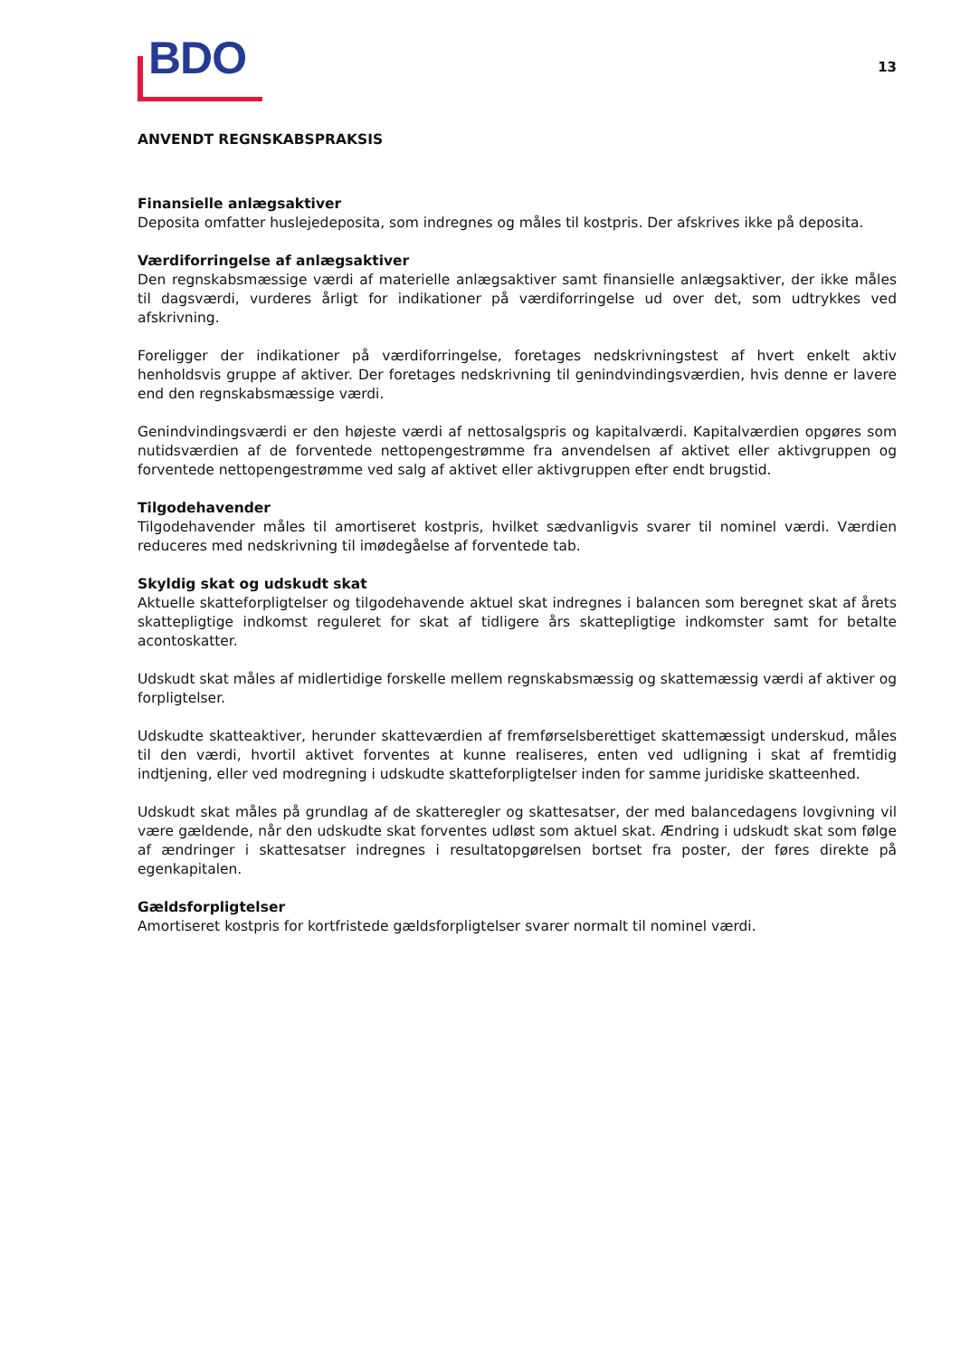BDO
13
ANVENDT REGNSKABSPRAKSIS
Finansielle anlægsaktiver
Deposita omfatter huslejedeposita, som indregnes og måles til kostpris. Der afskrives ikke på deposita.
Værdiforringelse af anlægsaktiver
Den regnskabsmæssige værdi af materielle anlægsaktiver samt finansielle anlægsaktiver, der ikke måles til dagsværdi, vurderes årligt for indikationer på værdiforringelse ud over det, som udtrykkes ved afskrivning.
Foreligger der indikationer på værdiforringelse, foretages nedskrivningstest af hvert enkelt aktiv henholdsvis gruppe af aktiver. Der foretages nedskrivning til genindvindingsværdien, hvis denne er lavere end den regnskabsmæssige værdi.
Genindvindingsværdi er den højeste værdi af nettosalgspris og kapitalværdi. Kapitalværdien opgøres som nutidsværdien af de forventede nettopengestrømme fra anvendelsen af aktivet eller aktivgruppen og forventede nettopengestrømme ved salg af aktivet eller aktivgruppen efter endt brugstid.
Tilgodehavender
Tilgodehavender måles til amortiseret kostpris, hvilket sædvanligvis svarer til nominel værdi. Værdien reduceres med nedskrivning til imødegåelse af forventede tab.
Skyldig skat og udskudt skat
Aktuelle skatteforpligtelser og tilgodehavende aktuel skat indregnes i balancen som beregnet skat af årets skattepligtige indkomst reguleret for skat af tidligere års skattepligtige indkomster samt for betalte acontoskatter.
Udskudt skat måles af midlertidige forskelle mellem regnskabsmæssig og skattemæssig værdi af aktiver og forpligtelser.
Udskudte skatteaktiver, herunder skatteværdien af fremførselsberettiget skattemæssigt underskud, måles til den værdi, hvortil aktivet forventes at kunne realiseres, enten ved udligning i skat af fremtidig indtjening, eller ved modregning i udskudte skatteforpligtelser inden for samme juridiske skatteenhed.
Udskudt skat måles på grundlag af de skatteregler og skattesatser, der med balancedagens lovgivning vil være gældende, når den udskudte skat forventes udløst som aktuel skat. Ændring i udskudt skat som følge af ændringer i skattesatser indregnes i resultatopgørelsen bortset fra poster, der føres direkte på egenkapitalen.
Gældsforpligtelser
Amortiseret kostpris for kortfristede gældsforpligtelser svarer normalt til nominel værdi.